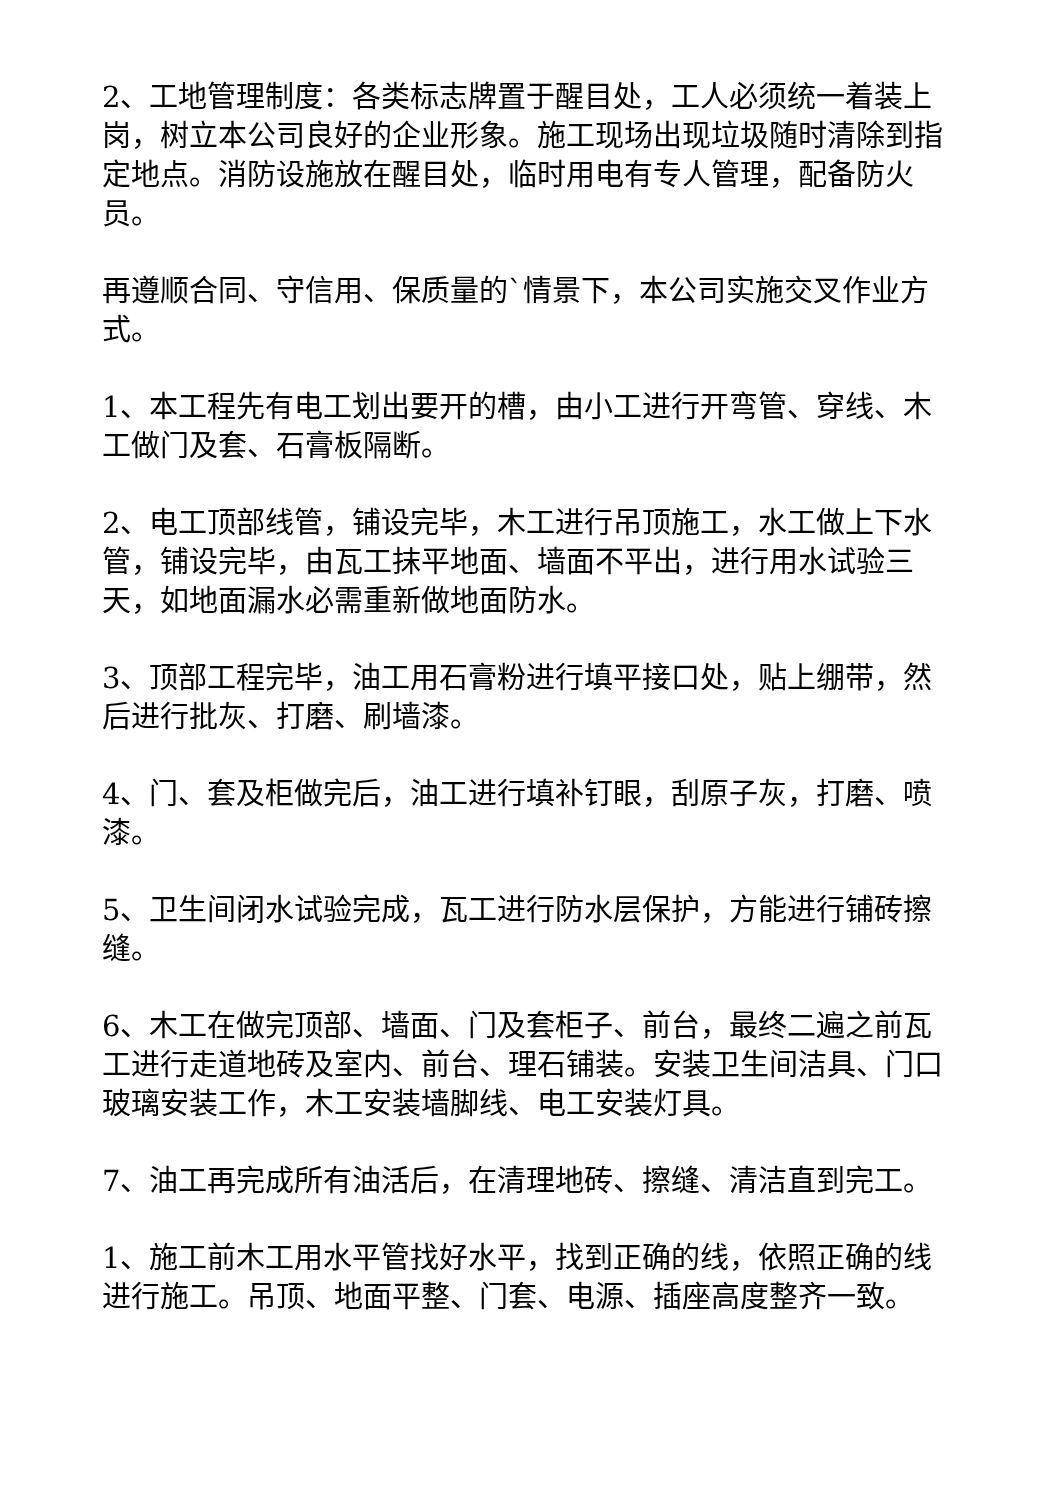2、工地管理制度：各类标志牌置于醒目处，工人必须统一着装上岗，树立本公司良好的企业形象。施工现场出现垃圾随时清除到指定地点。消防设施放在醒目处，临时用电有专人管理，配备防火员。
再遵顺合同、守信用、保质量的`情景下，本公司实施交叉作业方式。
1、本工程先有电工划出要开的槽，由小工进行开弯管、穿线、木工做门及套、石膏板隔断。
2、电工顶部线管，铺设完毕，木工进行吊顶施工，水工做上下水管，铺设完毕，由瓦工抹平地面、墙面不平出，进行用水试验三天，如地面漏水必需重新做地面防水。
3、顶部工程完毕，油工用石膏粉进行填平接口处，贴上绷带，然后进行批灰、打磨、刷墙漆。
4、门、套及柜做完后，油工进行填补钉眼，刮原子灰，打磨、喷漆。
5、卫生间闭水试验完成，瓦工进行防水层保护，方能进行铺砖擦缝。
6、木工在做完顶部、墙面、门及套柜子、前台，最终二遍之前瓦工进行走道地砖及室内、前台、理石铺装。安装卫生间洁具、门口玻璃安装工作，木工安装墙脚线、电工安装灯具。
7、油工再完成所有油活后，在清理地砖、擦缝、清洁直到完工。
1、施工前木工用水平管找好水平，找到正确的线，依照正确的线进行施工。吊顶、地面平整、门套、电源、插座高度整齐一致。